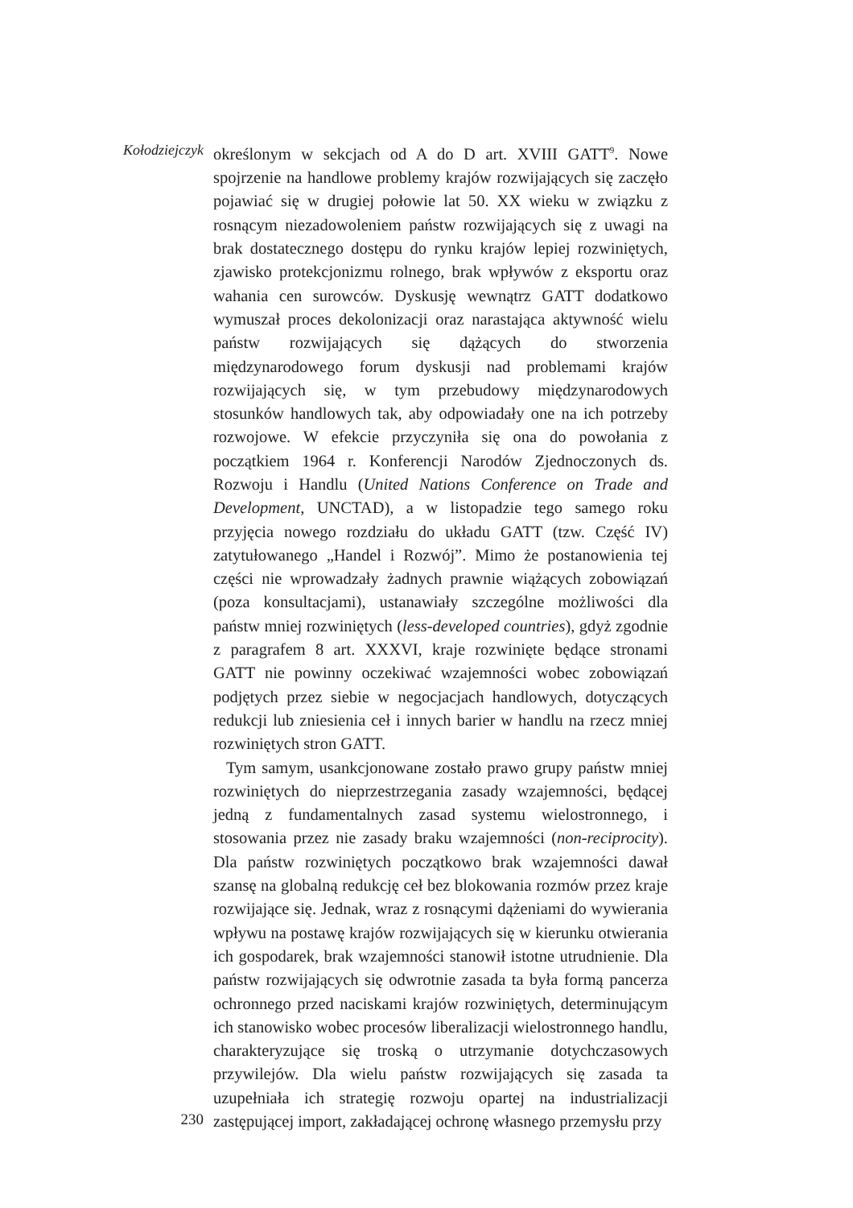Kołodziejczyk
określonym w sekcjach od A do D art. XVIII GATT<sup>9</sup>. Nowe spojrzenie na handlowe problemy krajów rozwijających się zaczęło pojawiać się w drugiej połowie lat 50. XX wieku w związku z rosnącym niezadowoleniem państw rozwijających się z uwagi na brak dostatecznego dostępu do rynku krajów lepiej rozwiniętych, zjawisko protekcjonizmu rolnego, brak wpływów z eksportu oraz wahania cen surowców. Dyskusję wewnątrz GATT dodatkowo wymuszał proces dekolonizacji oraz narastająca aktywność wielu państw rozwijających się dążących do stworzenia międzynarodowego forum dyskusji nad problemami krajów rozwijających się, w tym przebudowy międzynarodowych stosunków handlowych tak, aby odpowiadały one na ich potrzeby rozwojowe. W efekcie przyczyniła się ona do powołania z początkiem 1964 r. Konferencji Narodów Zjednoczonych ds. Rozwoju i Handlu (United Nations Conference on Trade and Development, UNCTAD), a w listopadzie tego samego roku przyjęcia nowego rozdziału do układu GATT (tzw. Część IV) zatytułowanego „Handel i Rozwój”. Mimo że postanowienia tej części nie wprowadzały żadnych prawnie wiążących zobowiązań (poza konsultacjami), ustanawiały szczególne możliwości dla państw mniej rozwiniętych (less-developed countries), gdyż zgodnie z paragrafem 8 art. XXXVI, kraje rozwinięte będące stronami GATT nie powinny oczekiwać wzajemności wobec zobowiązań podjętych przez siebie w negocjacjach handlowych, dotyczących redukcji lub zniesienia ceł i innych barier w handlu na rzecz mniej rozwiniętych stron GATT.
Tym samym, usankcjonowane zostało prawo grupy państw mniej rozwiniętych do nieprzestrzegania zasady wzajemności, będącej jedną z fundamentalnych zasad systemu wielostronnego, i stosowania przez nie zasady braku wzajemności (non-reciprocity). Dla państw rozwiniętych początkowo brak wzajemności dawał szansę na globalną redukcję ceł bez blokowania rozmów przez kraje rozwijające się. Jednak, wraz z rosnącymi dążeniami do wywierania wpływu na postawę krajów rozwijających się w kierunku otwierania ich gospodarek, brak wzajemności stanowił istotne utrudnienie. Dla państw rozwijających się odwrotnie zasada ta była formą pancerza ochronnego przed naciskami krajów rozwiniętych, determinującym ich stanowisko wobec procesów liberalizacji wielostronnego handlu, charakteryzujące się troską o utrzymanie dotychczasowych przywilejów. Dla wielu państw rozwijających się zasada ta uzupełniała ich strategię rozwoju opartej na industrializacji zastępującej import, zakładającej ochronę własnego przemysłu przy
230